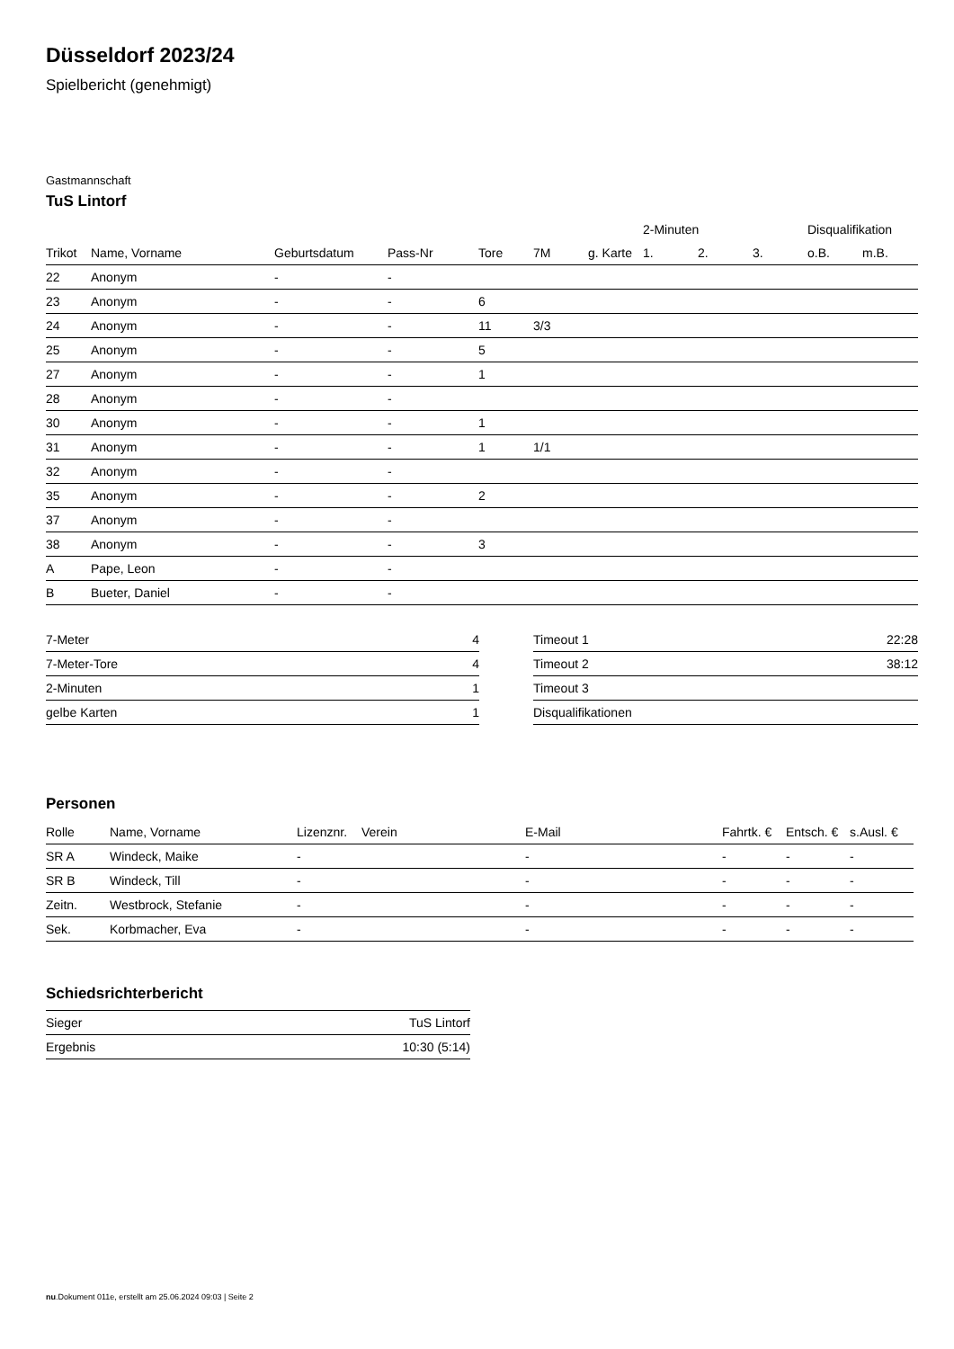Düsseldorf 2023/24
Spielbericht (genehmigt)
Gastmannschaft
TuS Lintorf
| | | | | | | | | 2-Minuten | | | Disqualifikation | |
| --- | --- | --- | --- | --- | --- | --- | --- | --- | --- | --- | --- | --- |
| Trikot | Name, Vorname | Geburtsdatum | Pass-Nr | Tore | 7M | g. Karte | | 1. | 2. | 3. | o.B. | m.B. |
| 22 | Anonym | - | - | | | | | | | | | |
| 23 | Anonym | - | - | 6 | | | | | | | | |
| 24 | Anonym | - | - | 11 | 3/3 | | | | | | | |
| 25 | Anonym | - | - | 5 | | | | | | | | |
| 27 | Anonym | - | - | 1 | | | | | | | | |
| 28 | Anonym | - | - | | | | | | | | | |
| 30 | Anonym | - | - | 1 | | | | | | | | |
| 31 | Anonym | - | - | 1 | 1/1 | | | | | | | |
| 32 | Anonym | - | - | | | | | | | | | |
| 35 | Anonym | - | - | 2 | | | | | | | | |
| 37 | Anonym | - | - | | | | | | | | | |
| 38 | Anonym | - | - | 3 | | | | | | | | |
| A | Pape, Leon | - | - | | | | | | | | | |
| B | Bueter, Daniel | - | - | | | | | | | | | |
| 7-Meter | 4 |
| 7-Meter-Tore | 4 |
| 2-Minuten | 1 |
| gelbe Karten | 1 |
| Timeout 1 | 22:28 |
| Timeout 2 | 38:12 |
| Timeout 3 | |
| Disqualifikationen | |
Personen
| Rolle | Name, Vorname | Lizenznr. | Verein | E-Mail | Fahrtk. € | Entsch. € | s.Ausl. € |
| --- | --- | --- | --- | --- | --- | --- | --- |
| SR A | Windeck, Maike | - | | - | - | - | - |
| SR B | Windeck, Till | - | | - | - | - | - |
| Zeitn. | Westbrock, Stefanie | - | | - | - | - | - |
| Sek. | Korbmacher, Eva | - | | - | - | - | - |
Schiedsrichterbericht
| Sieger | TuS Lintorf |
| Ergebnis | 10:30 (5:14) |
nu.Dokument 011e, erstellt am 25.06.2024 09:03 | Seite 2